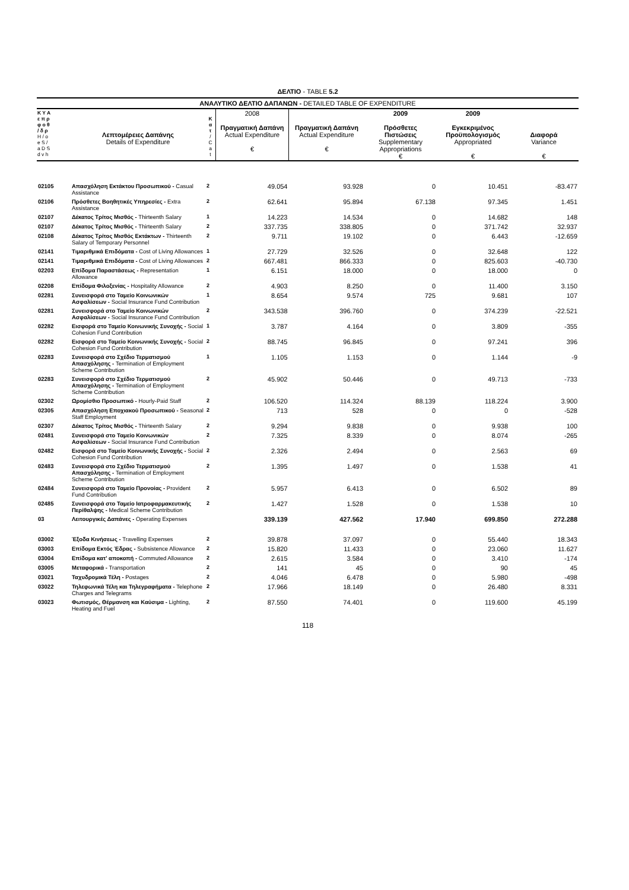ΔΕΛΤΙΟ - TABLE 5.2
| ΑΝΑΛΥΤΙΚΟ ΔΕΛΤΙΟ ΔΑΠΑΝΩΝ - DETAILED TABLE OF EXPENDITURE | | | | | | | |
| Κ Υ Α ε π ρ φ ο θ / δ ρ H / ο e S / a D S d v h | Λεπτομέρειες Δαπάνης Details of Expenditure | Κ α τ / C a t | 2008 Πραγματική Δαπάνη Actual Expenditure € | Πραγματική Δαπάνη Actual Expenditure € | 2009 Πρόσθετες Πιστώσεις Supplementary Appropriations € | 2009 Εγκεκριμένος Προϋπολογισμός Appropriated € | Διαφορά Variance € |
| 02105 | Απασχόληση Εκτάκτου Προσωπικού - Casual Assistance | 2 | 49.054 | 93.928 | 0 | 10.451 | -83.477 |
| 02106 | Πρόσθετες Βοηθητικές Υπηρεσίες - Extra Assistance | 2 | 62.641 | 95.894 | 67.138 | 97.345 | 1.451 |
| 02107 | Δέκατος Τρίτος Μισθός - Thirteenth Salary | 1 | 14.223 | 14.534 | 0 | 14.682 | 148 |
| 02107 | Δέκατος Τρίτος Μισθός - Thirteenth Salary | 2 | 337.735 | 338.805 | 0 | 371.742 | 32.937 |
| 02108 | Δέκατος Τρίτος Μισθός Εκτάκτων - Thirteenth Salary of Temporary Personnel | 2 | 9.711 | 19.102 | 0 | 6.443 | -12.659 |
| 02141 | Τιμαριθμικά Επιδόματα - Cost of Living Allowances | 1 | 27.729 | 32.526 | 0 | 32.648 | 122 |
| 02141 | Τιμαριθμικά Επιδόματα - Cost of Living Allowances | 2 | 667.481 | 866.333 | 0 | 825.603 | -40.730 |
| 02203 | Επίδομα Παραστάσεως - Representation Allowance | 1 | 6.151 | 18.000 | 0 | 18.000 | 0 |
| 02208 | Επίδομα Φιλοξενίας - Hospitality Allowance | 2 | 4.903 | 8.250 | 0 | 11.400 | 3.150 |
| 02281 | Συνεισφορά στο Ταμείο Κοινωνικών Ασφαλίσεων - Social Insurance Fund Contribution | 1 | 8.654 | 9.574 | 725 | 9.681 | 107 |
| 02281 | Συνεισφορά στο Ταμείο Κοινωνικών Ασφαλίσεων - Social Insurance Fund Contribution | 2 | 343.538 | 396.760 | 0 | 374.239 | -22.521 |
| 02282 | Εισφορά στο Ταμείο Κοινωνικής Συνοχής - Social Cohesion Fund Contribution | 1 | 3.787 | 4.164 | 0 | 3.809 | -355 |
| 02282 | Εισφορά στο Ταμείο Κοινωνικής Συνοχής - Social Cohesion Fund Contribution | 2 | 88.745 | 96.845 | 0 | 97.241 | 396 |
| 02283 | Συνεισφορά στο Σχέδιο Τερματισμού Απασχόλησης - Termination of Employment Scheme Contribution | 1 | 1.105 | 1.153 | 0 | 1.144 | -9 |
| 02283 | Συνεισφορά στο Σχέδιο Τερματισμού Απασχόλησης - Termination of Employment Scheme Contribution | 2 | 45.902 | 50.446 | 0 | 49.713 | -733 |
| 02302 | Ωρομίσθιο Προσωπικό - Hourly-Paid Staff | 2 | 106.520 | 114.324 | 88.139 | 118.224 | 3.900 |
| 02305 | Απασχόληση Εποχιακού Προσωπικού - Seasonal Staff Employment | 2 | 713 | 528 | 0 | 0 | -528 |
| 02307 | Δέκατος Τρίτος Μισθός - Thirteenth Salary | 2 | 9.294 | 9.838 | 0 | 9.938 | 100 |
| 02481 | Συνεισφορά στο Ταμείο Κοινωνικών Ασφαλίσεων - Social Insurance Fund Contribution | 2 | 7.325 | 8.339 | 0 | 8.074 | -265 |
| 02482 | Εισφορά στο Ταμείο Κοινωνικής Συνοχής - Social Cohesion Fund Contribution | 2 | 2.326 | 2.494 | 0 | 2.563 | 69 |
| 02483 | Συνεισφορά στο Σχέδιο Τερματισμού Απασχόλησης - Termination of Employment Scheme Contribution | 2 | 1.395 | 1.497 | 0 | 1.538 | 41 |
| 02484 | Συνεισφορά στο Ταμείο Προνοίας - Provident Fund Contribution | 2 | 5.957 | 6.413 | 0 | 6.502 | 89 |
| 02485 | Συνεισφορά στο Ταμείο Ιατροφαρμακευτικής Περίθαλψης - Medical Scheme Contribution | 2 | 1.427 | 1.528 | 0 | 1.538 | 10 |
| 03 | Λειτουργικές Δαπάνες - Operating Expenses | | 339.139 | 427.562 | 17.940 | 699.850 | 272.288 |
| 03002 | Έξοδα Κινήσεως - Travelling Expenses | 2 | 39.878 | 37.097 | 0 | 55.440 | 18.343 |
| 03003 | Επίδομα Εκτός Έδρας - Subsistence Allowance | 2 | 15.820 | 11.433 | 0 | 23.060 | 11.627 |
| 03004 | Επίδομα κατ' αποκοπή - Commuted Allowance | 2 | 2.615 | 3.584 | 0 | 3.410 | -174 |
| 03005 | Μεταφορικά - Transportation | 2 | 141 | 45 | 0 | 90 | 45 |
| 03021 | Ταχυδρομικά Τέλη - Postages | 2 | 4.046 | 6.478 | 0 | 5.980 | -498 |
| 03022 | Τηλεφωνικά Τέλη και Τηλεγραφήματα - Telephone Charges and Telegrams | 2 | 17.966 | 18.149 | 0 | 26.480 | 8.331 |
| 03023 | Φωτισμός, Θέρμανση και Καύσιμα - Lighting, Heating and Fuel | 2 | 87.550 | 74.401 | 0 | 119.600 | 45.199 |
118